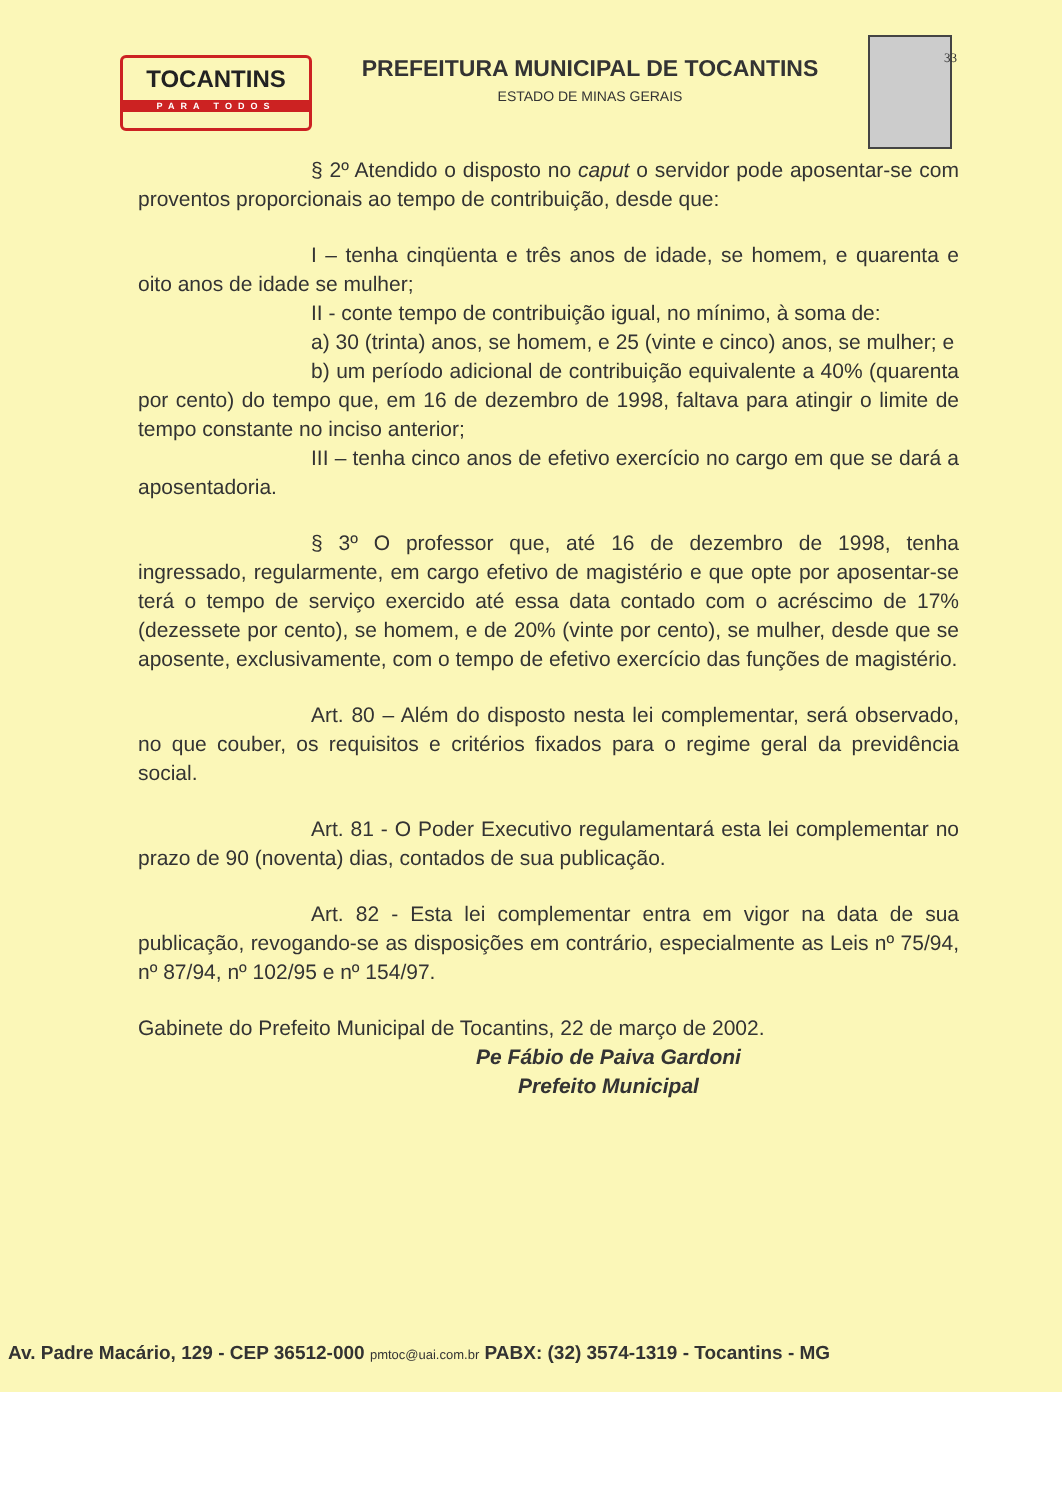TOCANTINS
PARA TODOS
PREFEITURA MUNICIPAL DE TOCANTINS
ESTADO DE MINAS GERAIS
33
§ 2º Atendido o disposto no caput o servidor pode aposentar-se com proventos proporcionais ao tempo de contribuição, desde que:
I – tenha cinqüenta e três anos de idade, se homem, e quarenta e oito anos de idade se mulher;
II - conte tempo de contribuição igual, no mínimo, à soma de:
a) 30 (trinta) anos, se homem, e 25 (vinte e cinco) anos, se mulher; e
b) um período adicional de contribuição equivalente a 40% (quarenta por cento) do tempo que, em 16 de dezembro de 1998, faltava para atingir o limite de tempo constante no inciso anterior;
III – tenha cinco anos de efetivo exercício no cargo em que se dará a aposentadoria.
§ 3º O professor que, até 16 de dezembro de 1998, tenha ingressado, regularmente, em cargo efetivo de magistério e que opte por aposentar-se terá o tempo de serviço exercido até essa data contado com o acréscimo de 17% (dezessete por cento), se homem, e de 20% (vinte por cento), se mulher, desde que se aposente, exclusivamente, com o tempo de efetivo exercício das funções de magistério.
Art. 80 – Além do disposto nesta lei complementar, será observado, no que couber, os requisitos e critérios fixados para o regime geral da previdência social.
Art. 81 - O Poder Executivo regulamentará esta lei complementar no prazo de 90 (noventa) dias, contados de sua publicação.
Art. 82 - Esta lei complementar entra em vigor na data de sua publicação, revogando-se as disposições em contrário, especialmente as Leis nº 75/94, nº 87/94, nº 102/95 e nº 154/97.
Gabinete do Prefeito Municipal de Tocantins, 22 de março de 2002.
Pe Fábio de Paiva Gardoni
Prefeito Municipal
Av. Padre Macário, 129 - CEP 36512-000 pmtoc@uai.com.br PABX: (32) 3574-1319 - Tocantins - MG